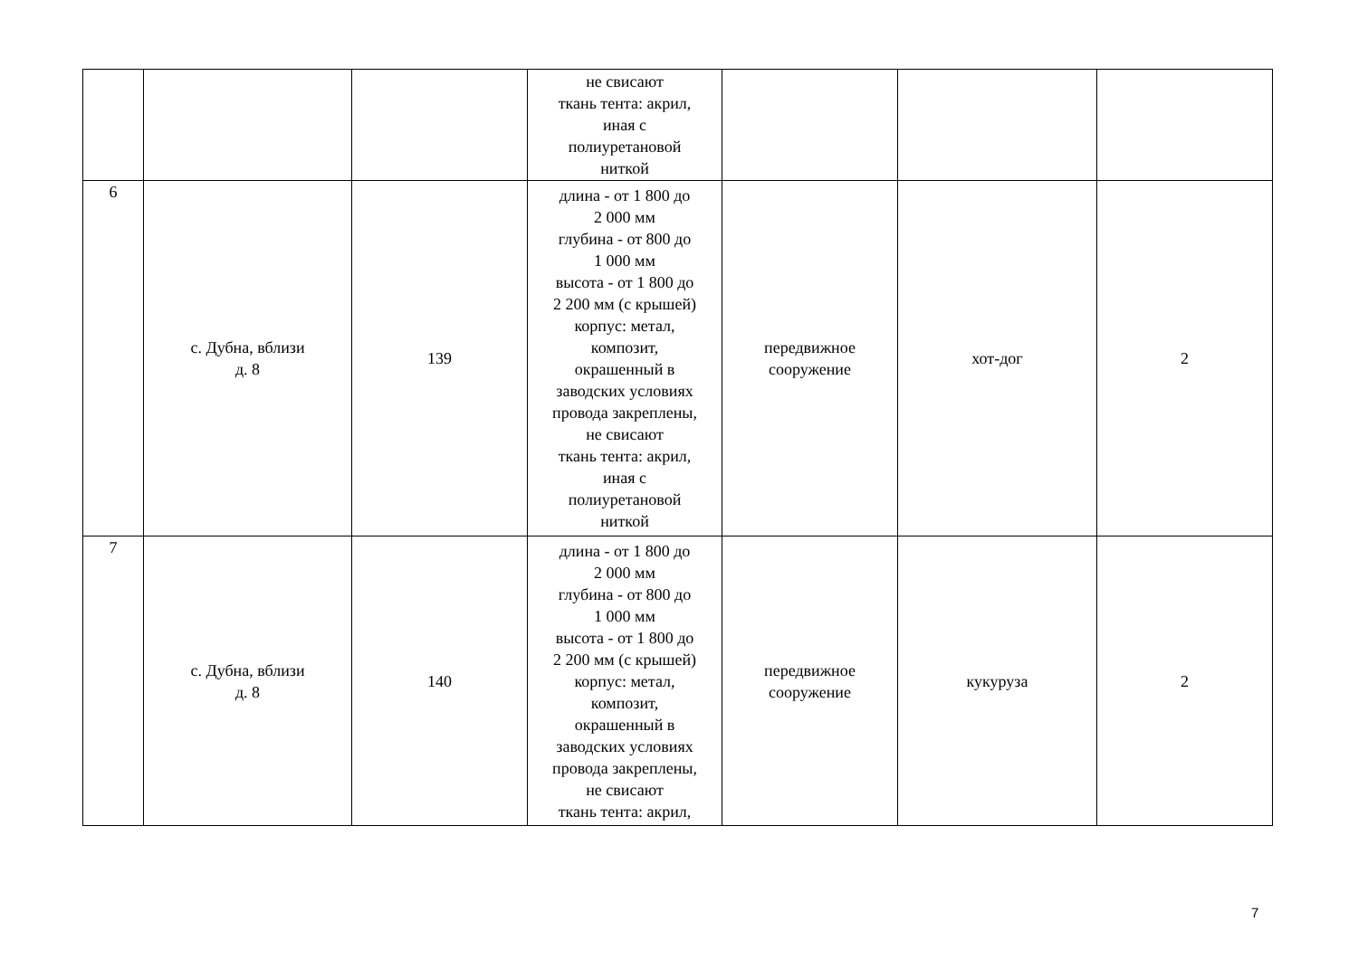| | | | не свисают ткань тента: акрил, иная с полиуретановой ниткой | | | |
| 6 | с. Дубна, вблизи д. 8 | 139 | длина - от 1 800 до 2 000 мм глубина - от 800 до 1 000 мм высота - от 1 800 до 2 200 мм (с крышей) корпус: метал, композит, окрашенный в заводских условиях провода закреплены, не свисают ткань тента: акрил, иная с полиуретановой ниткой | передвижное сооружение | хот-дог | 2 |
| 7 | с. Дубна, вблизи д. 8 | 140 | длина - от 1 800 до 2 000 мм глубина - от 800 до 1 000 мм высота - от 1 800 до 2 200 мм (с крышей) корпус: метал, композит, окрашенный в заводских условиях провода закреплены, не свисают ткань тента: акрил, | передвижное сооружение | кукуруза | 2 |
7